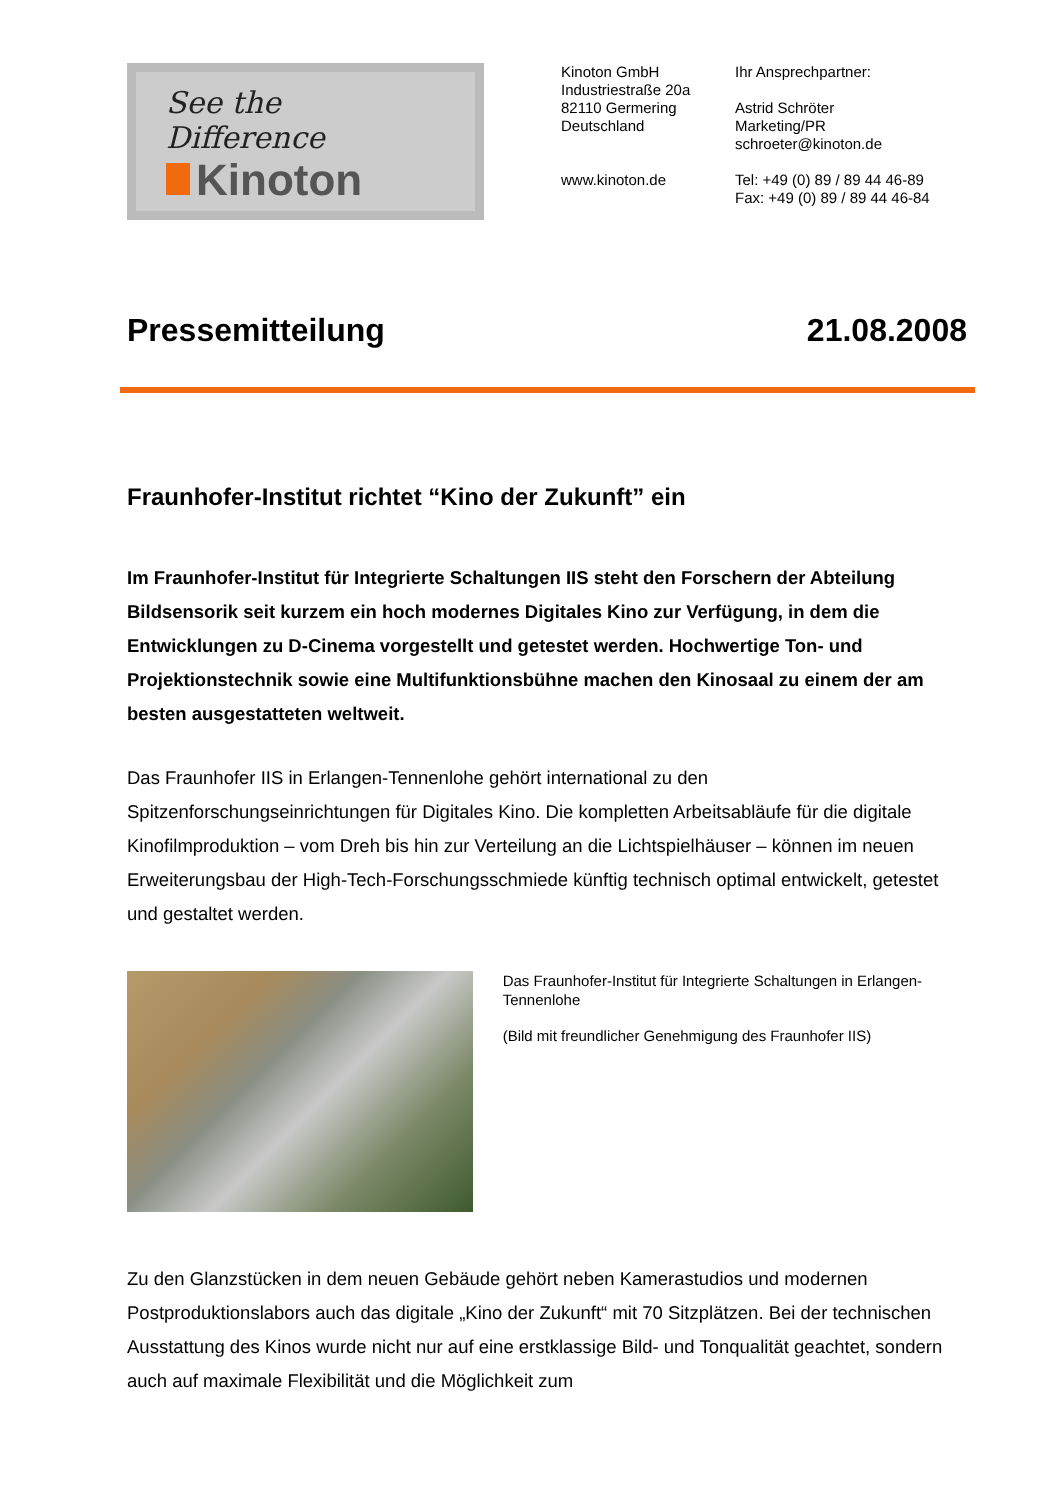See the Difference
Kinoton
Kinoton GmbH
Industriestraße 20a
82110 Germering
Deutschland
www.kinoton.de
Ihr Ansprechpartner:
Astrid Schröter
Marketing/PR
schroeter@kinoton.de
Tel: +49 (0) 89 / 89 44 46-89
Fax: +49 (0) 89 / 89 44 46-84
Pressemitteilung 21.08.2008
Fraunhofer-Institut richtet “Kino der Zukunft” ein
Im Fraunhofer-Institut für Integrierte Schaltungen IIS steht den Forschern der Abteilung Bildsensorik seit kurzem ein hoch modernes Digitales Kino zur Verfügung, in dem die Entwicklungen zu D-Cinema vorgestellt und getestet werden. Hochwertige Ton- und Projektionstechnik sowie eine Multifunktionsbühne machen den Kinosaal zu einem der am besten ausgestatteten weltweit.
Das Fraunhofer IIS in Erlangen-Tennenlohe gehört international zu den Spitzenforschungseinrichtungen für Digitales Kino. Die kompletten Arbeitsabläufe für die digitale Kinofilmproduktion – vom Dreh bis hin zur Verteilung an die Lichtspielhäuser – können im neuen Erweiterungsbau der High-Tech-Forschungsschmiede künftig technisch optimal entwickelt, getestet und gestaltet werden.
Das Fraunhofer-Institut für Integrierte Schaltungen in Erlangen-Tennenlohe
(Bild mit freundlicher Genehmigung des Fraunhofer IIS)
Zu den Glanzstücken in dem neuen Gebäude gehört neben Kamerastudios und modernen Postproduktionslabors auch das digitale „Kino der Zukunft“ mit 70 Sitzplätzen. Bei der technischen Ausstattung des Kinos wurde nicht nur auf eine erstklassige Bild- und Tonqualität geachtet, sondern auch auf maximale Flexibilität und die Möglichkeit zum